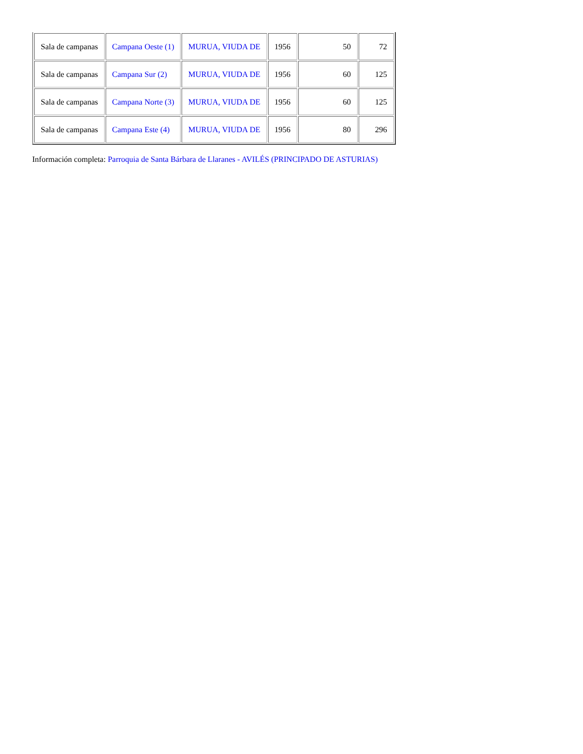| Sala de campanas | Campana Oeste (1) | MURUA, VIUDA DE | 1956 | 50 | 72 |
| Sala de campanas | Campana Sur (2) | MURUA, VIUDA DE | 1956 | 60 | 125 |
| Sala de campanas | Campana Norte (3) | MURUA, VIUDA DE | 1956 | 60 | 125 |
| Sala de campanas | Campana Este (4) | MURUA, VIUDA DE | 1956 | 80 | 296 |
Información completa: Parroquia de Santa Bárbara de Llaranes - AVILÉS (PRINCIPADO DE ASTURIAS)